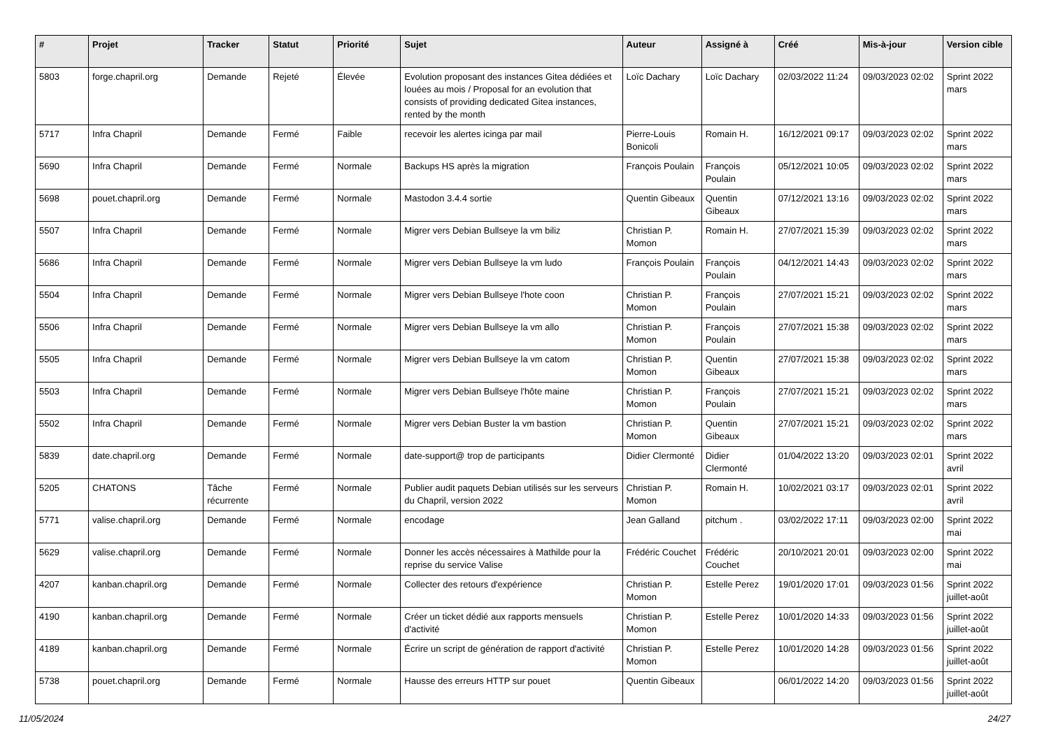| # | Projet | Tracker | Statut | Priorité | Sujet | Auteur | Assigné à | Créé | Mis-à-jour | Version cible |
| --- | --- | --- | --- | --- | --- | --- | --- | --- | --- | --- |
| 5803 | forge.chapril.org | Demande | Rejeté | Élevée | Evolution proposant des instances Gitea dédiées et louées au mois / Proposal for an evolution that consists of providing dedicated Gitea instances, rented by the month | Loïc Dachary | Loïc Dachary | 02/03/2022 11:24 | 09/03/2023 02:02 | Sprint 2022 mars |
| 5717 | Infra Chapril | Demande | Fermé | Faible | recevoir les alertes icinga par mail | Pierre-Louis Bonicoli | Romain H. | 16/12/2021 09:17 | 09/03/2023 02:02 | Sprint 2022 mars |
| 5690 | Infra Chapril | Demande | Fermé | Normale | Backups HS après la migration | François Poulain | François Poulain | 05/12/2021 10:05 | 09/03/2023 02:02 | Sprint 2022 mars |
| 5698 | pouet.chapril.org | Demande | Fermé | Normale | Mastodon 3.4.4 sortie | Quentin Gibeaux | Quentin Gibeaux | 07/12/2021 13:16 | 09/03/2023 02:02 | Sprint 2022 mars |
| 5507 | Infra Chapril | Demande | Fermé | Normale | Migrer vers Debian Bullseye la vm biliz | Christian P. Momon | Romain H. | 27/07/2021 15:39 | 09/03/2023 02:02 | Sprint 2022 mars |
| 5686 | Infra Chapril | Demande | Fermé | Normale | Migrer vers Debian Bullseye la vm ludo | François Poulain | François Poulain | 04/12/2021 14:43 | 09/03/2023 02:02 | Sprint 2022 mars |
| 5504 | Infra Chapril | Demande | Fermé | Normale | Migrer vers Debian Bullseye l'hote coon | Christian P. Momon | François Poulain | 27/07/2021 15:21 | 09/03/2023 02:02 | Sprint 2022 mars |
| 5506 | Infra Chapril | Demande | Fermé | Normale | Migrer vers Debian Bullseye la vm allo | Christian P. Momon | François Poulain | 27/07/2021 15:38 | 09/03/2023 02:02 | Sprint 2022 mars |
| 5505 | Infra Chapril | Demande | Fermé | Normale | Migrer vers Debian Bullseye la vm catom | Christian P. Momon | Quentin Gibeaux | 27/07/2021 15:38 | 09/03/2023 02:02 | Sprint 2022 mars |
| 5503 | Infra Chapril | Demande | Fermé | Normale | Migrer vers Debian Bullseye l'hôte maine | Christian P. Momon | François Poulain | 27/07/2021 15:21 | 09/03/2023 02:02 | Sprint 2022 mars |
| 5502 | Infra Chapril | Demande | Fermé | Normale | Migrer vers Debian Buster la vm bastion | Christian P. Momon | Quentin Gibeaux | 27/07/2021 15:21 | 09/03/2023 02:02 | Sprint 2022 mars |
| 5839 | date.chapril.org | Demande | Fermé | Normale | date-support@ trop de participants | Didier Clermonté | Didier Clermonté | 01/04/2022 13:20 | 09/03/2023 02:01 | Sprint 2022 avril |
| 5205 | CHATONS | Tâche récurrente | Fermé | Normale | Publier audit paquets Debian utilisés sur les serveurs du Chapril, version 2022 | Christian P. Momon | Romain H. | 10/02/2021 03:17 | 09/03/2023 02:01 | Sprint 2022 avril |
| 5771 | valise.chapril.org | Demande | Fermé | Normale | encodage | Jean Galland | pitchum . | 03/02/2022 17:11 | 09/03/2023 02:00 | Sprint 2022 mai |
| 5629 | valise.chapril.org | Demande | Fermé | Normale | Donner les accès nécessaires à Mathilde pour la reprise du service Valise | Frédéric Couchet | Frédéric Couchet | 20/10/2021 20:01 | 09/03/2023 02:00 | Sprint 2022 mai |
| 4207 | kanban.chapril.org | Demande | Fermé | Normale | Collecter des retours d'expérience | Christian P. Momon | Estelle Perez | 19/01/2020 17:01 | 09/03/2023 01:56 | Sprint 2022 juillet-août |
| 4190 | kanban.chapril.org | Demande | Fermé | Normale | Créer un ticket dédié aux rapports mensuels d'activité | Christian P. Momon | Estelle Perez | 10/01/2020 14:33 | 09/03/2023 01:56 | Sprint 2022 juillet-août |
| 4189 | kanban.chapril.org | Demande | Fermé | Normale | Écrire un script de génération de rapport d'activité | Christian P. Momon | Estelle Perez | 10/01/2020 14:28 | 09/03/2023 01:56 | Sprint 2022 juillet-août |
| 5738 | pouet.chapril.org | Demande | Fermé | Normale | Hausse des erreurs HTTP sur pouet | Quentin Gibeaux | | 06/01/2022 14:20 | 09/03/2023 01:56 | Sprint 2022 juillet-août |
11/05/2024 24/27